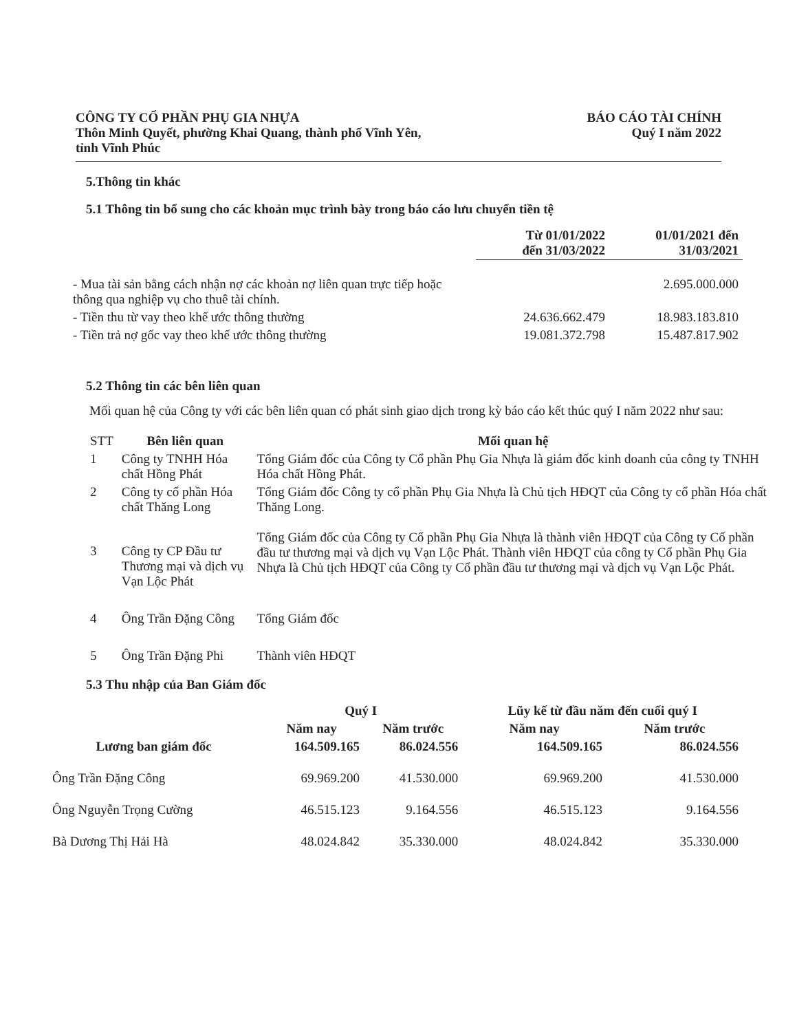CÔNG TY CỔ PHẦN PHỤ GIA NHỰA
Thôn Minh Quyết, phường Khai Quang, thành phố Vĩnh Yên,
tỉnh Vĩnh Phúc
BÁO CÁO TÀI CHÍNH
Quý I năm 2022
5.Thông tin khác
5.1 Thông tin bổ sung cho các khoản mục trình bày trong báo cáo lưu chuyển tiền tệ
| | Từ 01/01/2022 đến 31/03/2022 | 01/01/2021 đến 31/03/2021 |
| --- | --- | --- |
| - Mua tài sản bằng cách nhận nợ các khoản nợ liên quan trực tiếp hoặc thông qua nghiệp vụ cho thuê tài chính. | | 2.695.000.000 |
| - Tiền thu từ vay theo khế ước thông thường | 24.636.662.479 | 18.983.183.810 |
| - Tiền trả nợ gốc vay theo khế ước thông thường | 19.081.372.798 | 15.487.817.902 |
5.2 Thông tin các bên liên quan
Mối quan hệ của Công ty với các bên liên quan có phát sinh giao dịch trong kỳ báo cáo kết thúc quý I năm 2022 như sau:
| STT | Bên liên quan | Mối quan hệ |
| --- | --- | --- |
| 1 | Công ty TNHH Hóa chất Hồng Phát | Tổng Giám đốc của Công ty Cổ phần Phụ Gia Nhựa là giám đốc kinh doanh của công ty TNHH Hóa chất Hồng Phát. |
| 2 | Công ty cổ phần Hóa chất Thăng Long | Tổng Giám đốc Công ty cổ phần Phụ Gia Nhựa là Chủ tịch HĐQT của Công ty cổ phần Hóa chất Thăng Long. |
| 3 | Công ty CP Đầu tư Thương mại và dịch vụ Vạn Lộc Phát | Tổng Giám đốc của Công ty Cổ phần Phụ Gia Nhựa là thành viên HĐQT của Công ty Cổ phần đầu tư thương mại và dịch vụ Vạn Lộc Phát. Thành viên HĐQT của công ty Cổ phần Phụ Gia Nhựa là Chủ tịch HĐQT của Công ty Cổ phần đầu tư thương mại và dịch vụ Vạn Lộc Phát. |
| 4 | Ông Trần Đặng Công | Tổng Giám đốc |
| 5 | Ông Trần Đặng Phi | Thành viên HĐQT |
5.3 Thu nhập của Ban Giám đốc
| | Quý I | | Lũy kế từ đầu năm đến cuối quý I | |
| --- | --- | --- | --- | --- |
| | Năm nay | Năm trước | Năm nay | Năm trước |
| Lương ban giám đốc | 164.509.165 | 86.024.556 | 164.509.165 | 86.024.556 |
| Ông Trần Đặng Công | 69.969.200 | 41.530.000 | 69.969.200 | 41.530.000 |
| Ông Nguyễn Trọng Cường | 46.515.123 | 9.164.556 | 46.515.123 | 9.164.556 |
| Bà Dương Thị Hải Hà | 48.024.842 | 35.330.000 | 48.024.842 | 35.330.000 |